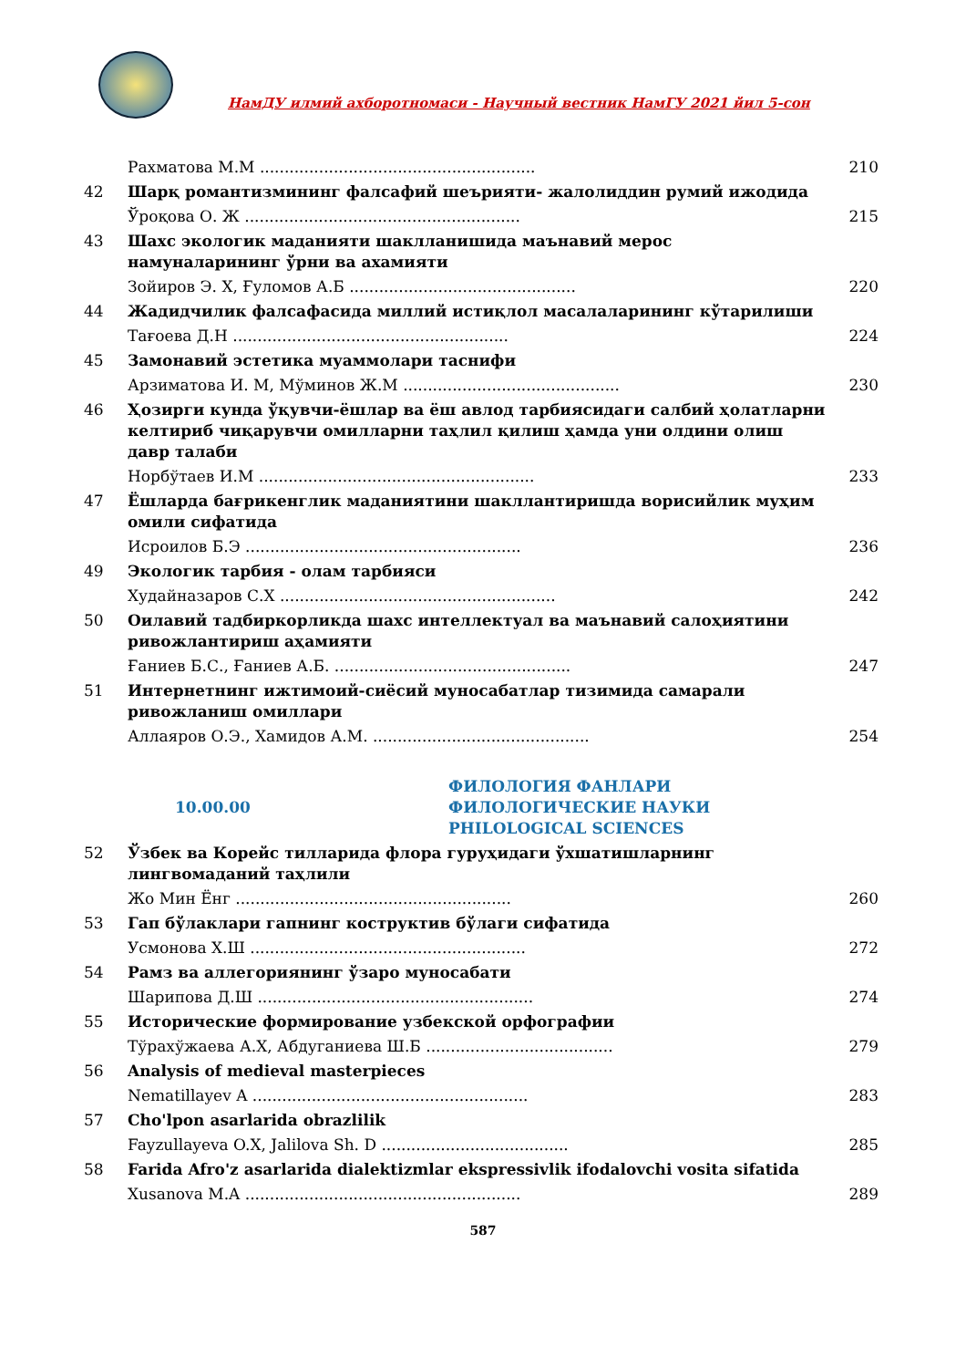НамДУ илмий ахборотномаси - Научный вестник НамГУ 2021 йил 5-сон
| | Рахматова М.М ........................................................ | 210 |
| 42 | Шарқ романтизмининг фалсафий шеърияти- жалолиддин румий ижодида | |
| | Ўроқова О. Ж ........................................................ | 215 |
| 43 | Шахс экологик маданияти шаклланишида маънавий мерос намуналарининг ўрни ва ахамияти | |
| | Зойиров Э. Х, Ғуломов А.Б .............................................. | 220 |
| 44 | Жадидчилик фалсафасида миллий истиқлол масалаларининг кўтарилиши | |
| | Тағоева Д.Н ........................................................ | 224 |
| 45 | Замонавий эстетика муаммолари таснифи | |
| | Арзиматова И. М, Мўминов Ж.М ............................................ | 230 |
| 46 | Ҳозирги кунда ўқувчи-ёшлар ва ёш авлод тарбиясидаги салбий ҳолатларни келтириб чиқарувчи омилларни таҳлил қилиш ҳамда уни олдини олиш давр талаби | |
| | Норбўтаев И.М ........................................................ | 233 |
| 47 | Ёшларда бағрикенглик маданиятини шакллантиришда ворисийлик муҳим омили сифатида | |
| | Исроилов Б.Э ........................................................ | 236 |
| 49 | Экологик тарбия - олам тарбияси | |
| | Худайназаров С.Х ........................................................ | 242 |
| 50 | Оилавий тадбиркорликда шахс интеллектуал ва маънавий салоҳиятини ривожлантириш аҳамияти | |
| | Ғаниев Б.С., Ғаниев А.Б. ................................................ | 247 |
| 51 | Интернетнинг ижтимоий-сиёсий муносабатлар тизимида самарали ривожланиш омиллари | |
| | Аллаяров О.Э., Хамидов А.М. ............................................ | 254 |
| 10.00.00 ФИЛОЛОГИЯ ФАНЛАРИ ФИЛОЛОГИЧЕСКИЕ НАУКИ PHILOLOGICAL SCIENCES | | |
| 52 | Ўзбек ва Корейс тилларида флора гуруҳидаги ўхшатишларнинг лингвомаданий таҳлили | |
| | Жо Мин Ёнг ........................................................ | 260 |
| 53 | Гап бўлаклари гапнинг коструктив бўлаги сифатида | |
| | Усмонова Х.Ш ........................................................ | 272 |
| 54 | Рамз ва аллегориянинг ўзаро муносабати | |
| | Шарипова Д.Ш ........................................................ | 274 |
| 55 | Исторические формирование узбекской орфографии | |
| | Тўрахўжаева А.Х, Абдуганиева Ш.Б ...................................... | 279 |
| 56 | Analysis of medieval masterpieces | |
| | Nematillayev A ........................................................ | 283 |
| 57 | Cho'lpon asarlarida obrazlilik | |
| | Fayzullayeva O.X, Jalilova Sh. D ...................................... | 285 |
| 58 | Farida Afro'z asarlarida dialektizmlar ekspressivlik ifodalovchi vosita sifatida | |
| | Xusanova M.A ........................................................ | 289 |
587